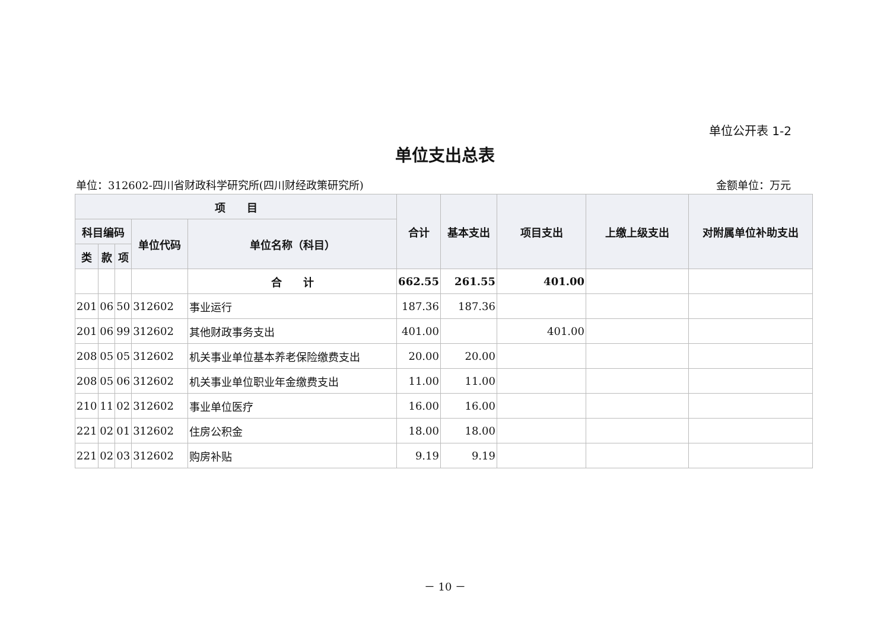单位公开表 1-2
单位支出总表
单位：312602-四川省财政科学研究所(四川财经政策研究所) 金额单位：万元
| 项 目 | | | | | 合计 | 基本支出 | 项目支出 | 上缴上级支出 | 对附属单位补助支出 |
| --- | --- | --- | --- | --- | --- | --- | --- | --- | --- |
| 科目编码 | | | 单位代码 | 单位名称（科目） | | | | | |
| 类 | 款 | 项 | | | | | | | |
| | | | | 合 计 | 662.55 | 261.55 | 401.00 | | |
| 201 | 06 | 50 | 312602 | 事业运行 | 187.36 | 187.36 | | | |
| 201 | 06 | 99 | 312602 | 其他财政事务支出 | 401.00 | | 401.00 | | |
| 208 | 05 | 05 | 312602 | 机关事业单位基本养老保险缴费支出 | 20.00 | 20.00 | | | |
| 208 | 05 | 06 | 312602 | 机关事业单位职业年金缴费支出 | 11.00 | 11.00 | | | |
| 210 | 11 | 02 | 312602 | 事业单位医疗 | 16.00 | 16.00 | | | |
| 221 | 02 | 01 | 312602 | 住房公积金 | 18.00 | 18.00 | | | |
| 221 | 02 | 03 | 312602 | 购房补贴 | 9.19 | 9.19 | | | |
－ 10 －